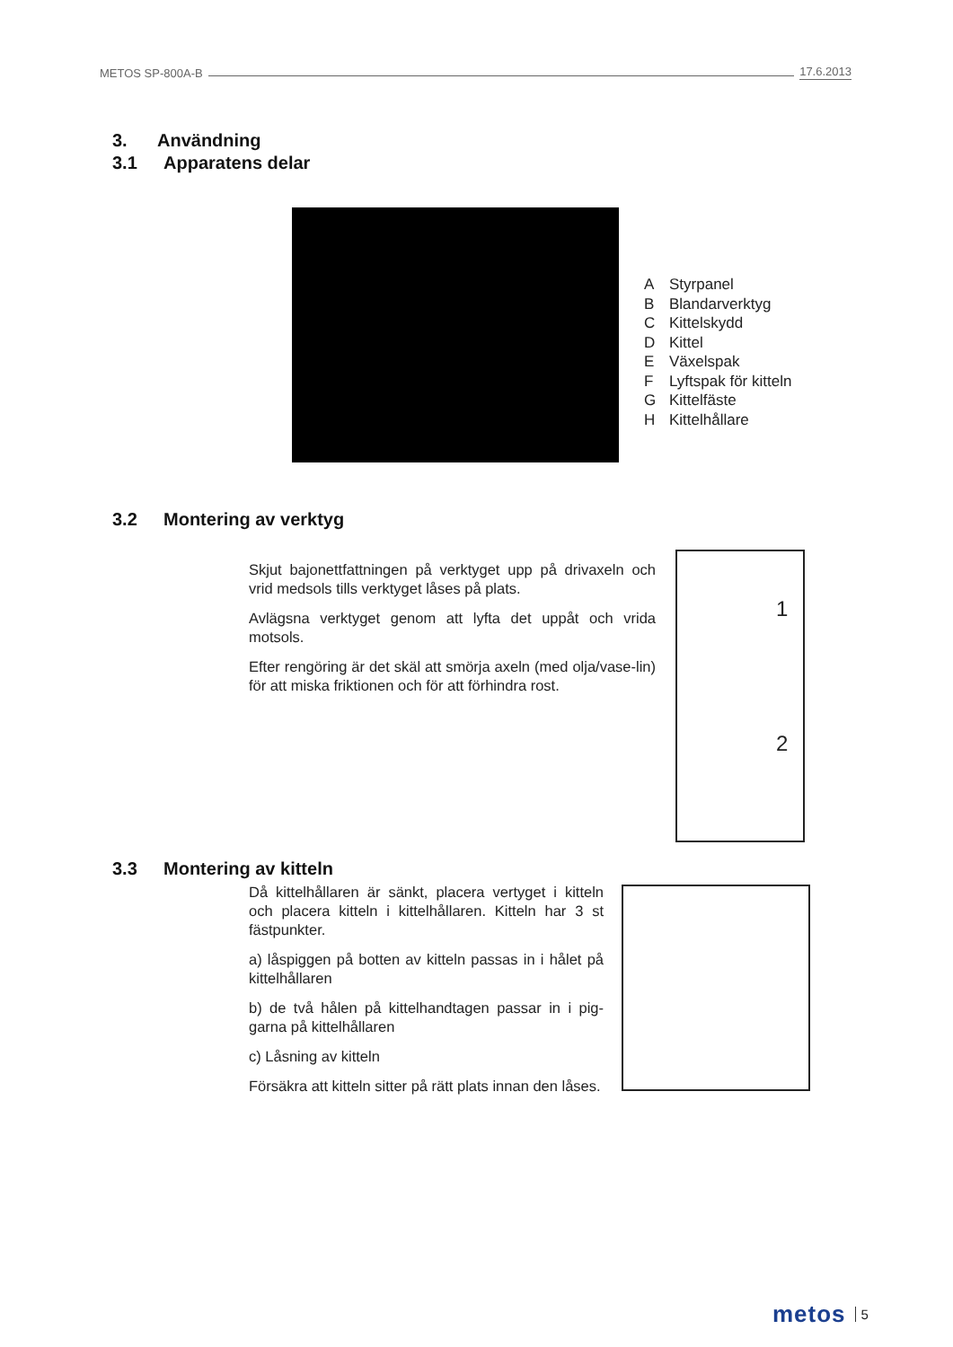METOS SP-800A-B 17.6.2013
3. Användning
3.1 Apparatens delar
A Styrpanel
B Blandarverktyg
C Kittelskydd
D Kittel
E Växelspak
F Lyftspak för kitteln
G Kittelfäste
H Kittelhållare
3.2 Montering av verktyg
Skjut bajonettfattningen på verktyget upp på drivaxeln och vrid medsols tills verktyget låses på plats.
Avlägsna verktyget genom att lyfta det uppåt och vrida motsols.
Efter rengöring är det skäl att smörja axeln (med olja/vase-lin) för att miska friktionen och för att förhindra rost.
1
2
3.3 Montering av kitteln
Då kittelhållaren är sänkt, placera vertyget i kitteln och placera kitteln i kittelhållaren. Kitteln har 3 st fästpunkter.
a) låspiggen på botten av kitteln passas in i hålet på kittelhållaren
b) de två hålen på kittelhandtagen passar in i pig-garna på kittelhållaren
c) Låsning av kitteln
Försäkra att kitteln sitter på rätt plats innan den låses.
metos 5